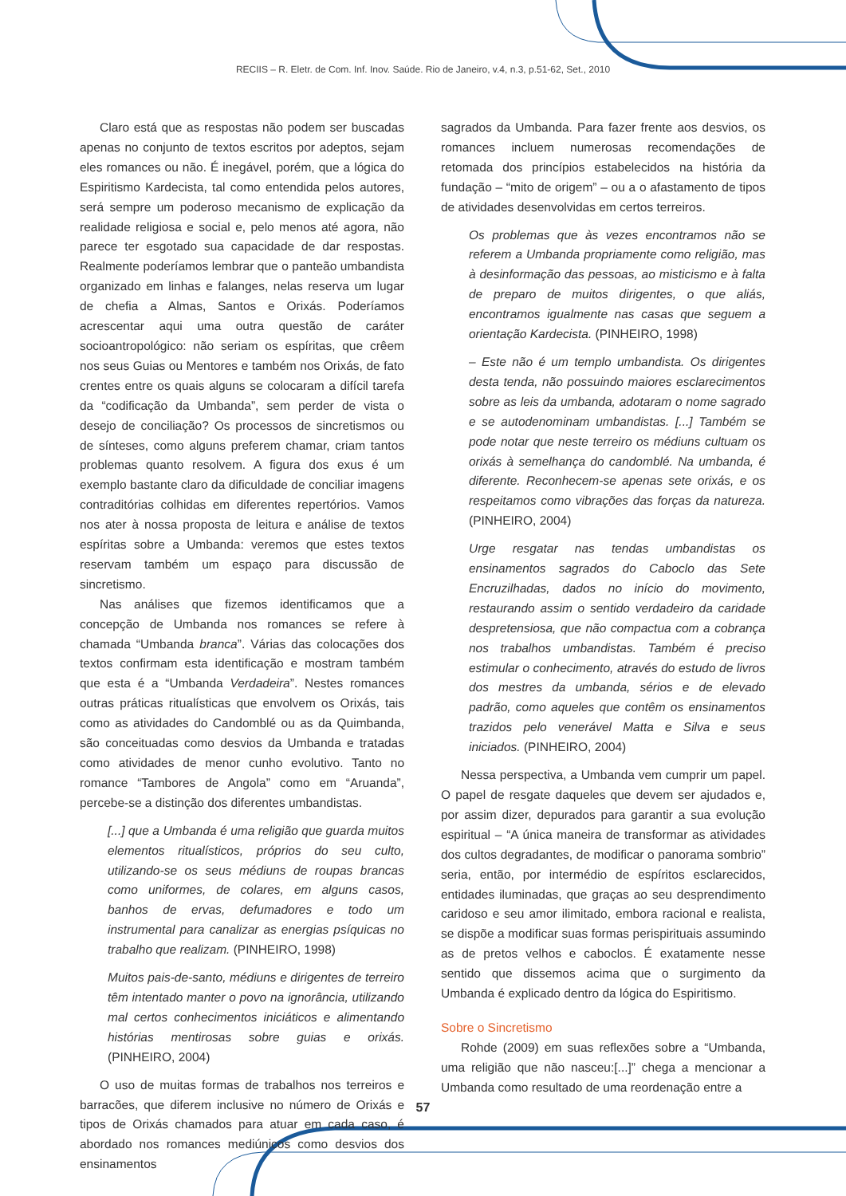RECIIS – R. Eletr. de Com. Inf. Inov. Saúde. Rio de Janeiro, v.4, n.3, p.51-62, Set., 2010
Claro está que as respostas não podem ser buscadas apenas no conjunto de textos escritos por adeptos, sejam eles romances ou não. É inegável, porém, que a lógica do Espiritismo Kardecista, tal como entendida pelos autores, será sempre um poderoso mecanismo de explicação da realidade religiosa e social e, pelo menos até agora, não parece ter esgotado sua capacidade de dar respostas. Realmente poderíamos lembrar que o panteão umbandista organizado em linhas e falanges, nelas reserva um lugar de chefia a Almas, Santos e Orixás. Poderíamos acrescentar aqui uma outra questão de caráter socioantropológico: não seriam os espíritas, que crêem nos seus Guias ou Mentores e também nos Orixás, de fato crentes entre os quais alguns se colocaram a difícil tarefa da “codificação da Umbanda”, sem perder de vista o desejo de conciliação? Os processos de sincretismos ou de sínteses, como alguns preferem chamar, criam tantos problemas quanto resolvem. A figura dos exus é um exemplo bastante claro da dificuldade de conciliar imagens contraditórias colhidas em diferentes repertórios. Vamos nos ater à nossa proposta de leitura e análise de textos espíritas sobre a Umbanda: veremos que estes textos reservam também um espaço para discussão de sincretismo.
Nas análises que fizemos identificamos que a concepção de Umbanda nos romances se refere à chamada “Umbanda branca”. Várias das colocações dos textos confirmam esta identificação e mostram também que esta é a “Umbanda Verdadeira”. Nestes romances outras práticas ritualísticas que envolvem os Orixás, tais como as atividades do Candomblé ou as da Quimbanda, são conceituadas como desvios da Umbanda e tratadas como atividades de menor cunho evolutivo. Tanto no romance “Tambores de Angola” como em “Aruanda”, percebe-se a distinção dos diferentes umbandistas.
[...] que a Umbanda é uma religião que guarda muitos elementos ritualísticos, próprios do seu culto, utilizando-se os seus médiuns de roupas brancas como uniformes, de colares, em alguns casos, banhos de ervas, defumadores e todo um instrumental para canalizar as energias psíquicas no trabalho que realizam. (PINHEIRO, 1998)
Muitos pais-de-santo, médiuns e dirigentes de terreiro têm intentado manter o povo na ignorância, utilizando mal certos conhecimentos iniciáticos e alimentando histórias mentirosas sobre guias e orixás. (PINHEIRO, 2004)
O uso de muitas formas de trabalhos nos terreiros e barracões, que diferem inclusive no número de Orixás e tipos de Orixás chamados para atuar em cada caso, é abordado nos romances mediúnicos como desvios dos ensinamentos
sagrados da Umbanda. Para fazer frente aos desvios, os romances incluem numerosas recomendações de retomada dos princípios estabelecidos na história da fundação – “mito de origem” – ou a o afastamento de tipos de atividades desenvolvidas em certos terreiros.
Os problemas que às vezes encontramos não se referem a Umbanda propriamente como religião, mas à desinformação das pessoas, ao misticismo e à falta de preparo de muitos dirigentes, o que aliás, encontramos igualmente nas casas que seguem a orientação Kardecista. (PINHEIRO, 1998)
– Este não é um templo umbandista. Os dirigentes desta tenda, não possuindo maiores esclarecimentos sobre as leis da umbanda, adotaram o nome sagrado e se autodenominam umbandistas. [...] Também se pode notar que neste terreiro os médiuns cultuam os orixás à semelhança do candomblé. Na umbanda, é diferente. Reconhecem-se apenas sete orixás, e os respeitamos como vibrações das forças da natureza. (PINHEIRO, 2004)
Urge resgatar nas tendas umbandistas os ensinamentos sagrados do Caboclo das Sete Encruzilhadas, dados no início do movimento, restaurando assim o sentido verdadeiro da caridade despretensiosa, que não compactua com a cobrança nos trabalhos umbandistas. Também é preciso estimular o conhecimento, através do estudo de livros dos mestres da umbanda, sérios e de elevado padrão, como aqueles que contêm os ensinamentos trazidos pelo venerável Matta e Silva e seus iniciados. (PINHEIRO, 2004)
Nessa perspectiva, a Umbanda vem cumprir um papel. O papel de resgate daqueles que devem ser ajudados e, por assim dizer, depurados para garantir a sua evolução espiritual – “A única maneira de transformar as atividades dos cultos degradantes, de modificar o panorama sombrio” seria, então, por intermédio de espíritos esclarecidos, entidades iluminadas, que graças ao seu desprendimento caridoso e seu amor ilimitado, embora racional e realista, se dispõe a modificar suas formas perispirituais assumindo as de pretos velhos e caboclos. É exatamente nesse sentido que dissemos acima que o surgimento da Umbanda é explicado dentro da lógica do Espiritismo.
Sobre o Sincretismo
Rohde (2009) em suas reflexões sobre a “Umbanda, uma religião que não nasceu:[...]” chega a mencionar a Umbanda como resultado de uma reordenação entre a
57